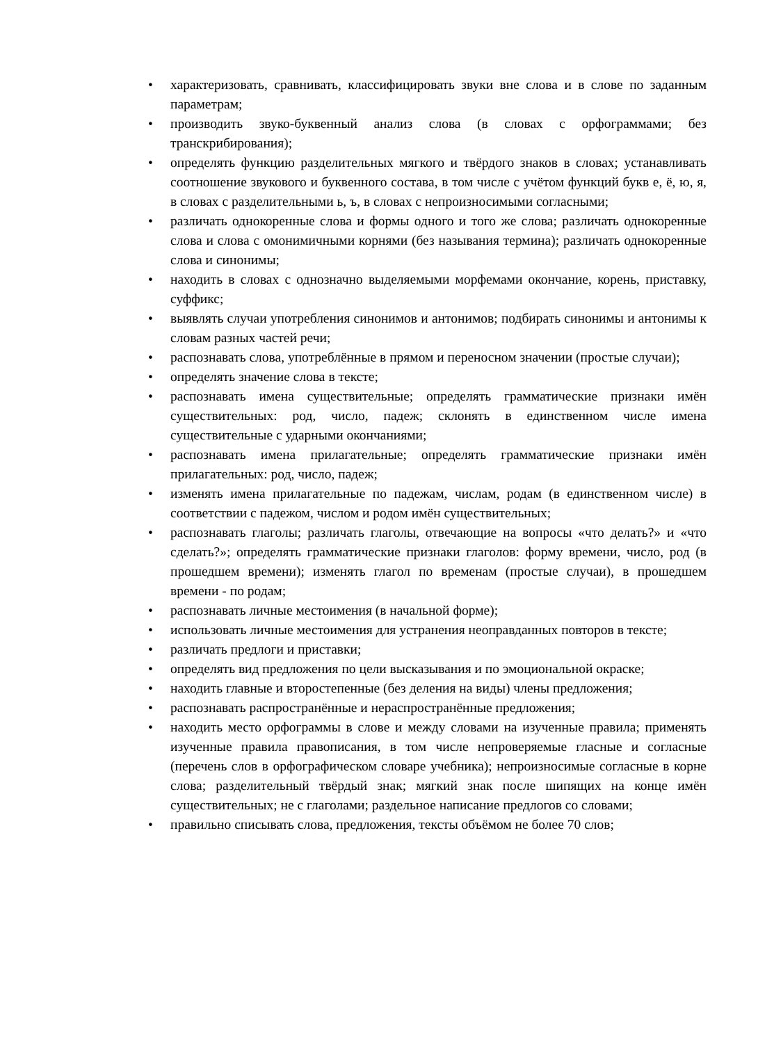• характеризовать, сравнивать, классифицировать звуки вне слова и в слове по заданным параметрам;
• производить звуко-буквенный анализ слова (в словах с орфограммами; без транскрибирования);
• определять функцию разделительных мягкого и твёрдого знаков в словах; устанавливать соотношение звукового и буквенного состава, в том числе с учётом функций букв е, ё, ю, я, в словах с разделительными ь, ъ, в словах с непроизносимыми согласными;
• различать однокоренные слова и формы одного и того же слова; различать однокоренные слова и слова с омонимичными корнями (без называния термина); различать однокоренные слова и синонимы;
• находить в словах с однозначно выделяемыми морфемами окончание, корень, приставку, суффикс;
• выявлять случаи употребления синонимов и антонимов; подбирать синонимы и антонимы к словам разных частей речи;
• распознавать слова, употреблённые в прямом и переносном значении (простые случаи);
• определять значение слова в тексте;
• распознавать имена существительные; определять грамматические признаки имён существительных: род, число, падеж; склонять в единственном числе имена существительные с ударными окончаниями;
• распознавать имена прилагательные; определять грамматические признаки имён прилагательных: род, число, падеж;
• изменять имена прилагательные по падежам, числам, родам (в единственном числе) в соответствии с падежом, числом и родом имён существительных;
• распознавать глаголы; различать глаголы, отвечающие на вопросы «что делать?» и «что сделать?»; определять грамматические признаки глаголов: форму времени, число, род (в прошедшем времени); изменять глагол по временам (простые случаи), в прошедшем времени - по родам;
• распознавать личные местоимения (в начальной форме);
• использовать личные местоимения для устранения неоправданных повторов в тексте;
• различать предлоги и приставки;
• определять вид предложения по цели высказывания и по эмоциональной окраске;
• находить главные и второстепенные (без деления на виды) члены предложения;
• распознавать распространённые и нераспространённые предложения;
• находить место орфограммы в слове и между словами на изученные правила; применять изученные правила правописания, в том числе непроверяемые гласные и согласные (перечень слов в орфографическом словаре учебника); непроизносимые согласные в корне слова; разделительный твёрдый знак; мягкий знак после шипящих на конце имён существительных; не с глаголами; раздельное написание предлогов со словами;
• правильно списывать слова, предложения, тексты объёмом не более 70 слов;